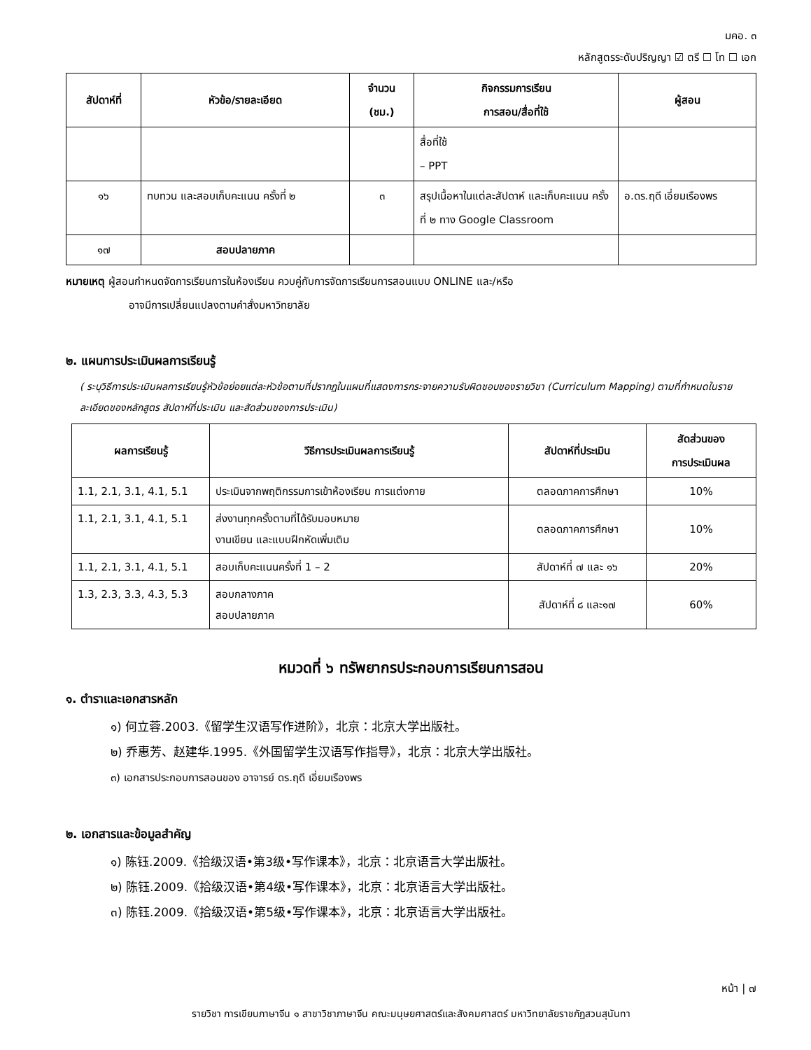มคอ. ๓
หลักสูตรระดับปริญญา ☑ ตรี ☐ โท ☐ เอก
| สัปดาห์ที่ | หัวข้อ/รายละเอียด | จำนวน (ชม.) | กิจกรรมการเรียน การสอน/สื่อที่ใช้ | ผู้สอน |
| --- | --- | --- | --- | --- |
| | | | สื่อที่ใช้ – PPT | |
| ๑๖ | ทบทวน และสอบเก็บคะแนน ครั้งที่ ๒ | ๓ | สรุปเนื้อหาในแต่ละสัปดาห์ และเก็บคะแนน ครั้งที่ ๒ ทาง Google Classroom | อ.ดร.ฤดี เอี่ยมเรืองพร |
| ๑๗ | สอบปลายภาค | | | |
หมายเหตุ ผู้สอนกำหนดจัดการเรียนการในห้องเรียน ควบคู่กับการจัดการเรียนการสอนแบบ ONLINE และ/หรือ
อาจมีการเปลี่ยนแปลงตามคำสั่งมหาวิทยาลัย
๒. แผนการประเมินผลการเรียนรู้
( ระบุวิธีการประเมินผลการเรียนรู้หัวข้อย่อยแต่ละหัวข้อตามที่ปรากฏในแผนที่แสดงการกระจายความรับผิดชอบของรายวิชา (Curriculum Mapping) ตามที่กำหนดในรายละเอียดของหลักสูตร สัปดาห์ที่ประเมิน และสัดส่วนของการประเมิน)
| ผลการเรียนรู้ | วีธีการประเมินผลการเรียนรู้ | สัปดาห์ที่ประเมิน | สัดส่วนของ การประเมินผล |
| --- | --- | --- | --- |
| 1.1, 2.1, 3.1, 4.1, 5.1 | ประเมินจากพฤติกรรมการเข้าห้องเรียน การแต่งกาย | ตลอดภาคการศึกษา | 10% |
| 1.1, 2.1, 3.1, 4.1, 5.1 | ส่งงานทุกครั้งตามที่ได้รับมอบหมาย งานเขียน และแบบฝึกหัดเพิ่มเติม | ตลอดภาคการศึกษา | 10% |
| 1.1, 2.1, 3.1, 4.1, 5.1 | สอบเก็บคะแนนครั้งที่ 1 – 2 | สัปดาห์ที่ ๗ และ ๑๖ | 20% |
| 1.3, 2.3, 3.3, 4.3, 5.3 | สอบกลางภาค สอบปลายภาค | สัปดาห์ที่ ๘ และ๑๗ | 60% |
หมวดที่ ๖ ทรัพยากรประกอบการเรียนการสอน
๑. ตำราและเอกสารหลัก
๑) 何立蓉.2003.《留学生汉语写作进阶》，北京：北京大学出版社。
๒) 乔惠芳、赵建华.1995.《外国留学生汉语写作指导》，北京：北京大学出版社。
๓) เอกสารประกอบการสอนของ อาจารย์ ดร.ฤดี เอี่ยมเรืองพร
๒. เอกสารและข้อมูลสำคัญ
๑) 陈钰.2009.《拾级汉语•第3级•写作课本》，北京：北京语言大学出版社。
๒) 陈钰.2009.《拾级汉语•第4级•写作课本》，北京：北京语言大学出版社。
๓) 陈钰.2009.《拾级汉语•第5级•写作课本》，北京：北京语言大学出版社。
หน้า | ๗
รายวิชา การเขียนภาษาจีน ๑ สาขาวิชาภาษาจีน คณะมนุษยศาสตร์และสังคมศาสตร์ มหาวิทยาลัยราชภัฏสวนสุนันทา